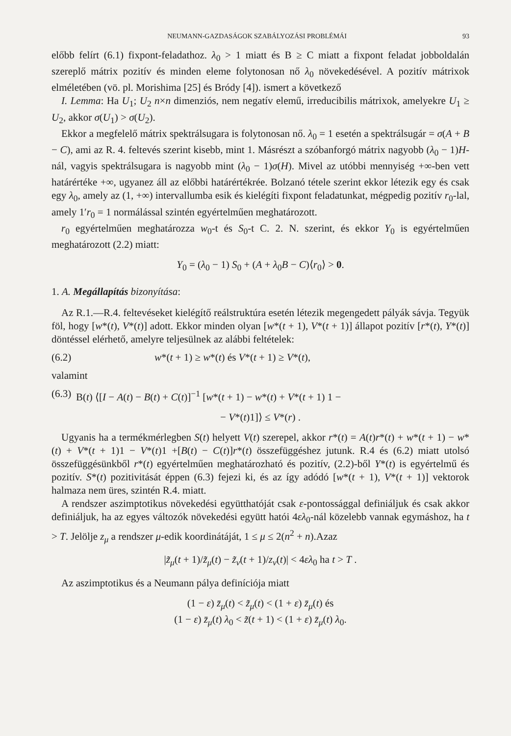NEUMANN-GAZDASÁGOK SZABÁLYOZÁSI PROBLÉMÁI 93
előbb felírt (6.1) fixpont-feladathoz. λ<sub>0</sub> > 1 miatt és B ≥ C miatt a fixpont feladat jobboldalán szereplő mátrix pozitív és minden eleme folytonosan nő λ<sub>0</sub> növekedésével. A pozitív mátrixok elméletében (vö. pl. Morishima [25] és Bródy [4]). ismert a következő
I. Lemma: Ha U<sub>1</sub>; U<sub>2</sub> n×n dimenziós, nem negatív elemű, irreducibilis mátrixok, amelyekre U<sub>1</sub> ≥ U<sub>2</sub>, akkor σ(U<sub>1</sub>) > σ(U<sub>2</sub>).
Ekkor a megfelelő mátrix spektrálsugara is folytonosan nő. λ<sub>0</sub> = 1 esetén a spektrálsugár = σ(A + B − C), ami az R. 4. feltevés szerint kisebb, mint 1. Másrészt a szóbanforgó mátrix nagyobb (λ<sub>0</sub> − 1)H-nál, vagyis spektrálsugara is nagyobb mint (λ<sub>0</sub> − 1)σ(H). Mivel az utóbbi mennyiség +∞-ben vett határértéke +∞, ugyanez áll az előbbi határértékrée. Bolzanó tétele szerint ekkor létezik egy és csak egy λ<sub>0</sub>, amely az (1, +∞) intervallumba esik és kielégíti fixpont feladatunkat, mégpedig pozitív r<sub>0</sub>-lal, amely 1′r<sub>0</sub> = 1 normálással szintén egyértelműen meghatározott.
r<sub>0</sub> egyértelműen meghatározza w<sub>0</sub>-t és S<sub>0</sub>-t C. 2. N. szerint, és ekkor Y<sub>0</sub> is egyértelműen meghatározott (2.2) miatt:
Y<sub>0</sub> = (λ<sub>0</sub> − 1) S<sub>0</sub> + (A + λ<sub>0</sub>B − C)⟨r<sub>0</sub>⟩ > 0.
1. A. Megállapítás bizonyítása:
Az R.1.—R.4. feltevéseket kielégítő reálstruktúra esetén létezik megengedett pályák sávja. Tegyük föl, hogy [w*(t), V*(t)] adott. Ekkor minden olyan [w*(t + 1), V*(t + 1)] állapot pozitív [r*(t), Y*(t)] döntéssel elérhető, amelyre teljesülnek az alábbi feltételek:
(6.2) w*(t + 1) ≥ w*(t) és V*(t + 1) ≥ V*(t),
valamint
(6.3) B(t) ⟨[I − A(t) − B(t) + C(t)]<sup>−1</sup> [w*(t + 1) − w*(t) + V*(t + 1) 1 −
− V*(t)1]⟩ ≤ V*(r) .
Ugyanis ha a termékmérlegben S(t) helyett V(t) szerepel, akkor r*(t) = A(t)r*(t) + w*(t + 1) − w*(t) + V*(t + 1)1 − V*(t)1 +[B(t) − C(t)]r*(t) összefüggéshez jutunk. R.4 és (6.2) miatt utolsó összefüggésünkből r*(t) egyértelműen meghatározható és pozitív, (2.2)-ből Y*(t) is egyértelmű és pozitív. S*(t) pozitivitását éppen (6.3) fejezi ki, és az így adódó [w*(t + 1), V*(t + 1)] vektorok halmaza nem üres, szintén R.4. miatt.
A rendszer aszimptotikus növekedési együtthatóját csak ε-pontossággal definiáljuk és csak akkor definiáljuk, ha az egyes változók növekedési együtt hatói 4ελ<sub>0</sub>-nál közelebb vannak egymáshoz, ha t > T. Jelölje z<sub>μ</sub> a rendszer μ-edik koordinátáját, 1 ≤ μ ≤ 2(n<sup>2</sup> + n).Azaz
|z̃<sub>μ</sub>(t + 1)/z̃<sub>μ</sub>(t) − z̃<sub>ν</sub>(t + 1)/z<sub>ν</sub>(t)| < 4ελ<sub>0</sub> ha t > T .
Az aszimptotikus és a Neumann pálya definíciója miatt
(1 − ε) z̄<sub>μ</sub>(t) < z̃<sub>μ</sub>(t) < (1 + ε) z̄<sub>μ</sub>(t) és
(1 − ε) z̄<sub>μ</sub>(t) λ<sub>0</sub> < z̃(t + 1) < (1 + ε) z̄<sub>μ</sub>(t) λ<sub>0</sub>.